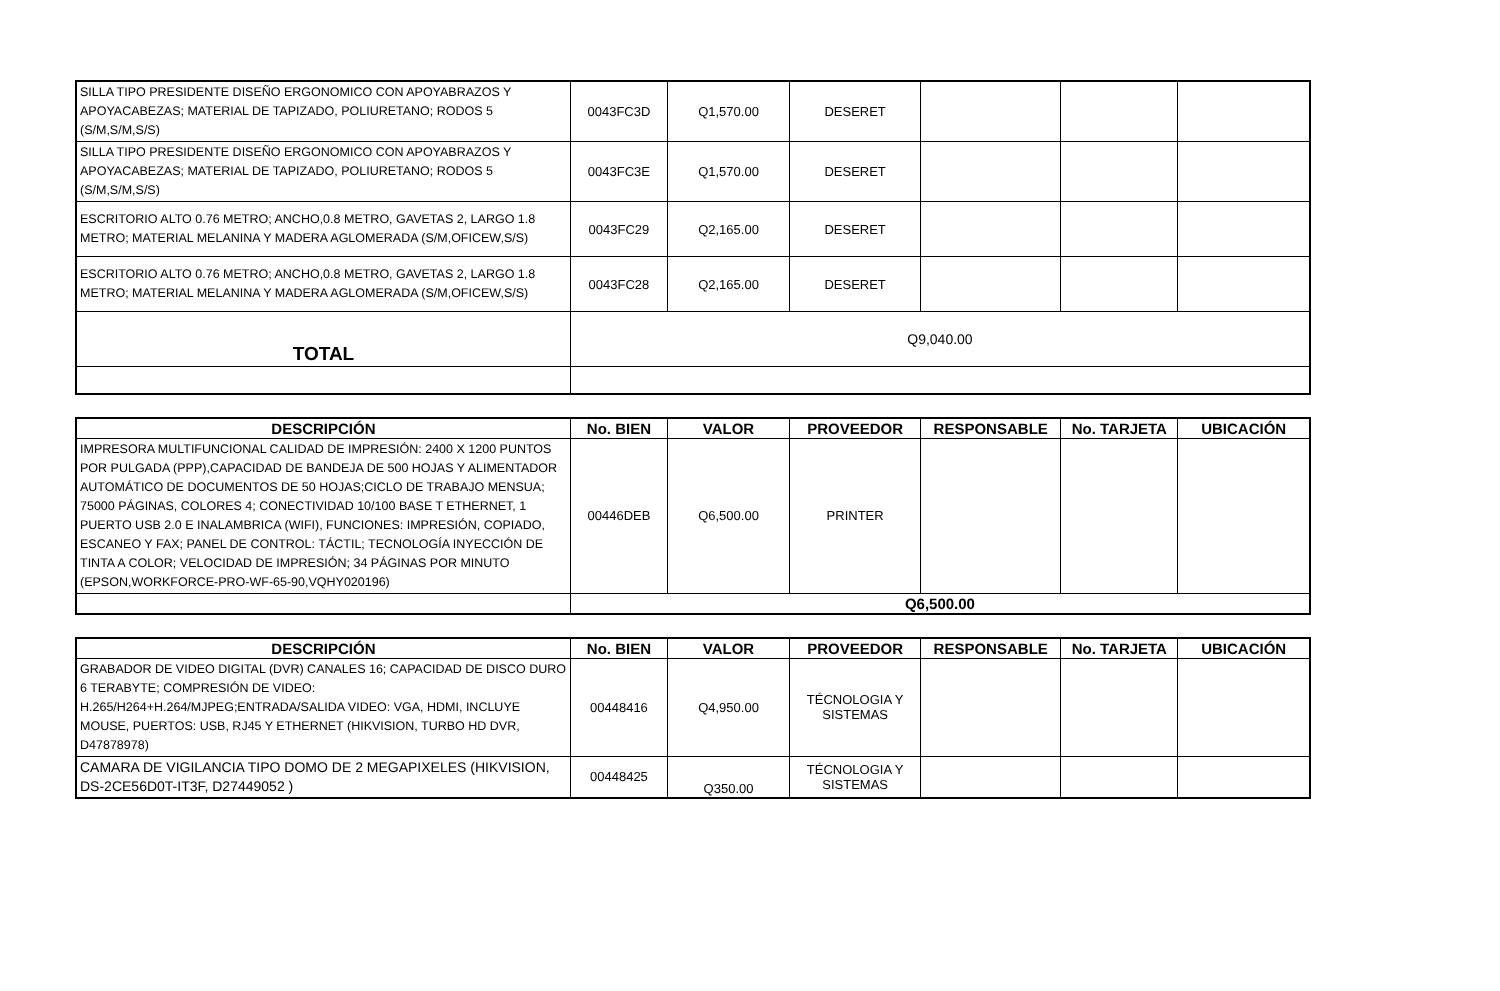| SILLA TIPO PRESIDENTE DISEÑO ERGONOMICO CON APOYABRAZOS Y APOYACABEZAS; MATERIAL DE TAPIZADO, POLIURETANO; RODOS 5 (S/M,S/M,S/S) | 0043FC3D | Q1,570.00 | DESERET | | | |
| SILLA TIPO PRESIDENTE DISEÑO ERGONOMICO CON APOYABRAZOS Y APOYACABEZAS; MATERIAL DE TAPIZADO, POLIURETANO; RODOS 5 (S/M,S/M,S/S) | 0043FC3E | Q1,570.00 | DESERET | | | |
| ESCRITORIO ALTO 0.76 METRO; ANCHO,0.8 METRO, GAVETAS 2, LARGO 1.8 METRO; MATERIAL MELANINA Y MADERA AGLOMERADA (S/M,OFICEW,S/S) | 0043FC29 | Q2,165.00 | DESERET | | | |
| ESCRITORIO ALTO 0.76 METRO; ANCHO,0.8 METRO, GAVETAS 2, LARGO 1.8 METRO; MATERIAL MELANINA Y MADERA AGLOMERADA (S/M,OFICEW,S/S) | 0043FC28 | Q2,165.00 | DESERET | | | |
| TOTAL | Q9,040.00 | | | | | |
| DESCRIPCIÓN | No. BIEN | VALOR | PROVEEDOR | RESPONSABLE | No. TARJETA | UBICACIÓN |
| --- | --- | --- | --- | --- | --- | --- |
| IMPRESORA MULTIFUNCIONAL CALIDAD DE IMPRESIÓN: 2400 X 1200 PUNTOS POR PULGADA (PPP),CAPACIDAD DE BANDEJA DE 500 HOJAS Y ALIMENTADOR AUTOMÁTICO DE DOCUMENTOS DE 50 HOJAS;CICLO DE TRABAJO MENSUA; 75000 PÁGINAS, COLORES 4; CONECTIVIDAD 10/100 BASE T ETHERNET, 1 PUERTO USB 2.0 E INALAMBRICA (WIFI), FUNCIONES: IMPRESIÓN, COPIADO, ESCANEO Y FAX; PANEL DE CONTROL: TÁCTIL; TECNOLOGÍA INYECCIÓN DE TINTA A COLOR; VELOCIDAD DE IMPRESIÓN; 34 PÁGINAS POR MINUTO (EPSON,WORKFORCE-PRO-WF-65-90,VQHY020196) | 00446DEB | Q6,500.00 | PRINTER | | | |
| | Q6,500.00 | | | | | |
| DESCRIPCIÓN | No. BIEN | VALOR | PROVEEDOR | RESPONSABLE | No. TARJETA | UBICACIÓN |
| --- | --- | --- | --- | --- | --- | --- |
| GRABADOR DE VIDEO DIGITAL (DVR) CANALES 16; CAPACIDAD DE DISCO DURO 6 TERABYTE; COMPRESIÓN DE VIDEO: H.265/H264+H.264/MJPEG;ENTRADA/SALIDA VIDEO: VGA, HDMI, INCLUYE MOUSE, PUERTOS: USB, RJ45 Y ETHERNET (HIKVISION, TURBO HD DVR, D47878978) | 00448416 | Q4,950.00 | TÉCNOLOGIA Y SISTEMAS | | | |
| CAMARA DE VIGILANCIA TIPO DOMO DE 2 MEGAPIXELES (HIKVISION, DS-2CE56D0T-IT3F, D27449052 ) | 00448425 | Q350.00 | TÉCNOLOGIA Y SISTEMAS | | | |